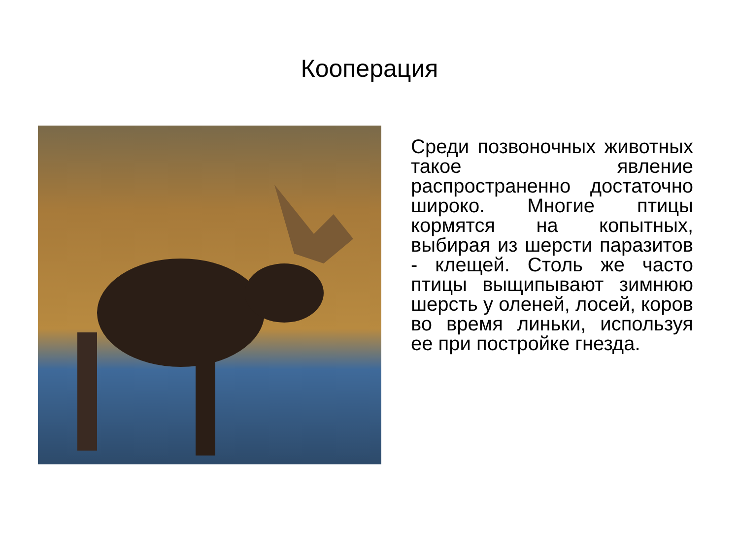Кооперация
Среди позвоночных животных такое явление распространенно достаточно широко. Многие птицы кормятся на копытных, выбирая из шерсти паразитов - клещей. Столь же часто птицы выщипывают зимнюю шерсть у оленей, лосей, коров во время линьки, используя ее при постройке гнезда.